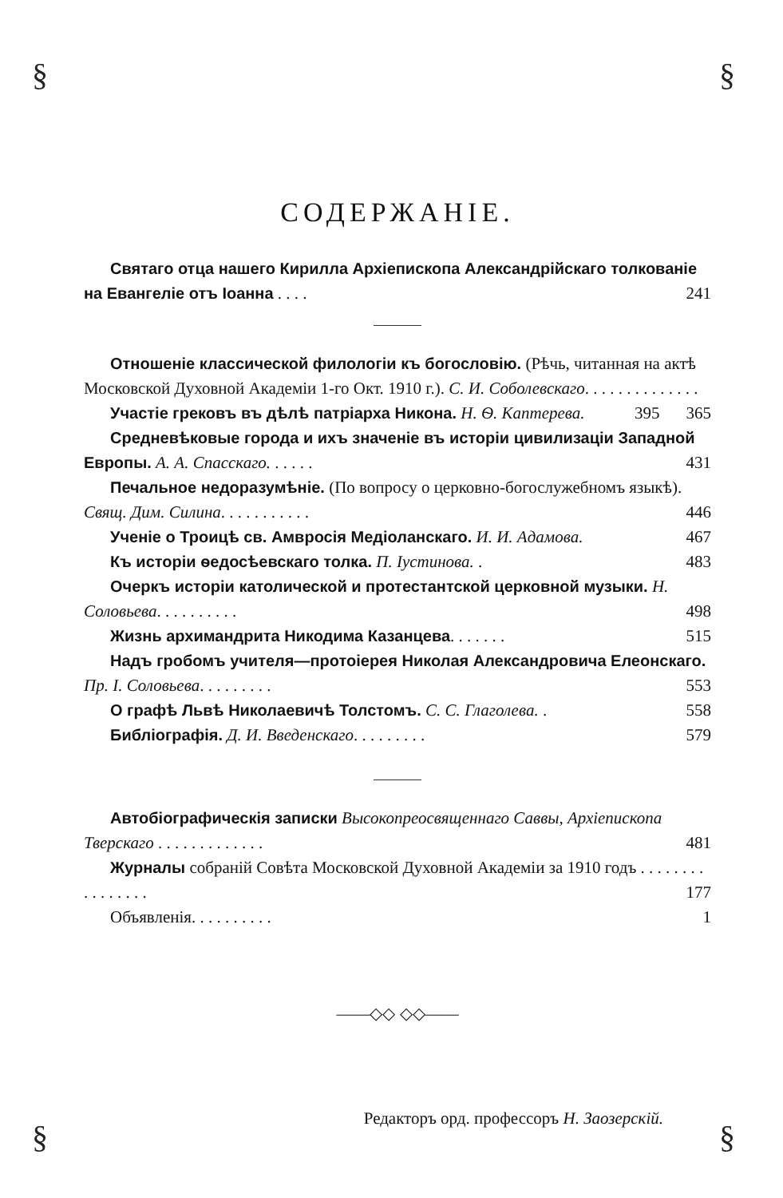§ §
§ §
СОДЕРЖАНIЕ.
Святаго отца нашего Кирилла Архiепископа Александрiйскаго толкованiе на Евангелiе отъ Iоанна . . . . 241
Отношенiе классической филологiи къ богословiю. (Рѣчь, читанная на актѣ Московской Духовной Академiи 1-го Окт. 1910 г.). С. И. Соболевскаго. . . . . . . . . . . . . . 365
Участiе грековъ въ дѣлѣ патрiарха Никона. Н. Ѳ. Каптерева. 395
Средневѣковые города и ихъ значенiе въ исторiи цивилизацiи Западной Европы. А. А. Спасскаго. . . . . . 431
Печальное недоразумѣнiе. (По вопросу о церковно-богослужебномъ языкѣ). Свящ. Дим. Силина. . . . . . . . . . . 446
Ученiе о Троицѣ св. Амвросiя Медiоланскаго. И. И. Адамова. 467
Къ исторiи ѳедосѣевскаго толка. П. Iустинова. . 483
Очеркъ исторiи католической и протестантской церковной музыки. Н. Соловьева. . . . . . . . . . 498
Жизнь архимандрита Никодима Казанцева. . . . . . . 515
Надъ гробомъ учителя—протоiерея Николая Александровича Елеонскаго. Пр. I. Соловьева. . . . . . . . . 553
О графѣ Львѣ Николаевичѣ Толстомъ. С. С. Глаголева. . 558
Библiографiя. Д. И. Введенскаго. . . . . . . . . 579
Автобiографическiя записки Высокопреосвященнаго Саввы, Архiепископа Тверскаго . . . . . . . . . . . . . 481
Журналы собранiй Совѣта Московской Духовной Академiи за 1910 годъ . . . . . . . . . . . . . . . . 177
Объявленiя. . . . . . . . . . 1
——◇◇ ◇◇——
Редакторъ орд. профессоръ Н. Заозерскiй.